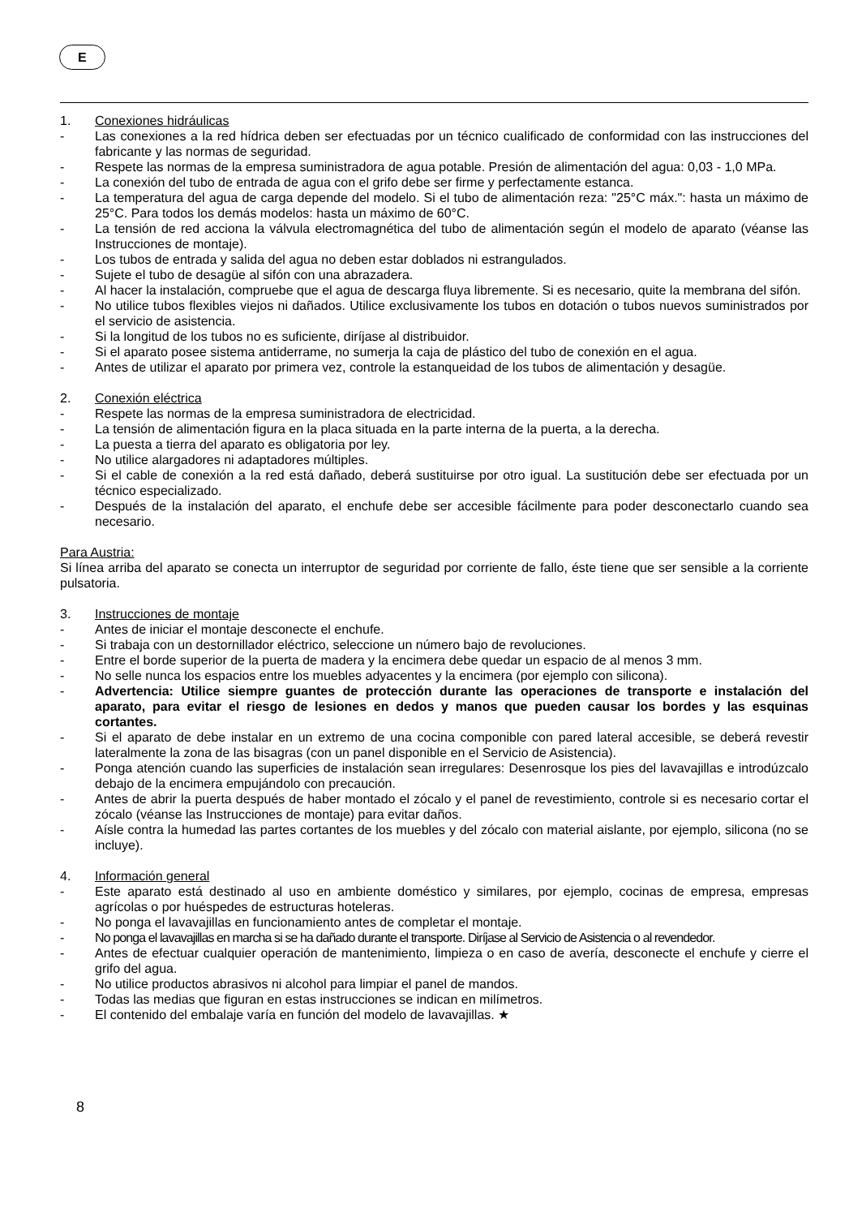E
1. Conexiones hidráulicas
- Las conexiones a la red hídrica deben ser efectuadas por un técnico cualificado de conformidad con las instrucciones del fabricante y las normas de seguridad.
- Respete las normas de la empresa suministradora de agua potable. Presión de alimentación del agua: 0,03 - 1,0 MPa.
- La conexión del tubo de entrada de agua con el grifo debe ser firme y perfectamente estanca.
- La temperatura del agua de carga depende del modelo. Si el tubo de alimentación reza: "25°C máx.": hasta un máximo de 25°C. Para todos los demás modelos: hasta un máximo de 60°C.
- La tensión de red acciona la válvula electromagnética del tubo de alimentación según el modelo de aparato (véanse las Instrucciones de montaje).
- Los tubos de entrada y salida del agua no deben estar doblados ni estrangulados.
- Sujete el tubo de desagüe al sifón con una abrazadera.
- Al hacer la instalación, compruebe que el agua de descarga fluya libremente. Si es necesario, quite la membrana del sifón.
- No utilice tubos flexibles viejos ni dañados. Utilice exclusivamente los tubos en dotación o tubos nuevos suministrados por el servicio de asistencia.
- Si la longitud de los tubos no es suficiente, diríjase al distribuidor.
- Si el aparato posee sistema antiderrame, no sumerja la caja de plástico del tubo de conexión en el agua.
- Antes de utilizar el aparato por primera vez, controle la estanqueidad de los tubos de alimentación y desagüe.
2. Conexión eléctrica
- Respete las normas de la empresa suministradora de electricidad.
- La tensión de alimentación figura en la placa situada en la parte interna de la puerta, a la derecha.
- La puesta a tierra del aparato es obligatoria por ley.
- No utilice alargadores ni adaptadores múltiples.
- Si el cable de conexión a la red está dañado, deberá sustituirse por otro igual. La sustitución debe ser efectuada por un técnico especializado.
- Después de la instalación del aparato, el enchufe debe ser accesible fácilmente para poder desconectarlo cuando sea necesario.
Para Austria:
Si línea arriba del aparato se conecta un interruptor de seguridad por corriente de fallo, éste tiene que ser sensible a la corriente pulsatoria.
3. Instrucciones de montaje
- Antes de iniciar el montaje desconecte el enchufe.
- Si trabaja con un destornillador eléctrico, seleccione un número bajo de revoluciones.
- Entre el borde superior de la puerta de madera y la encimera debe quedar un espacio de al menos 3 mm.
- No selle nunca los espacios entre los muebles adyacentes y la encimera (por ejemplo con silicona).
- Advertencia: Utilice siempre guantes de protección durante las operaciones de transporte e instalación del aparato, para evitar el riesgo de lesiones en dedos y manos que pueden causar los bordes y las esquinas cortantes.
- Si el aparato de debe instalar en un extremo de una cocina componible con pared lateral accesible, se deberá revestir lateralmente la zona de las bisagras (con un panel disponible en el Servicio de Asistencia).
- Ponga atención cuando las superficies de instalación sean irregulares: Desenrosque los pies del lavavajillas e introdúzcalo debajo de la encimera empujándolo con precaución.
- Antes de abrir la puerta después de haber montado el zócalo y el panel de revestimiento, controle si es necesario cortar el zócalo (véanse las Instrucciones de montaje) para evitar daños.
- Aísle contra la humedad las partes cortantes de los muebles y del zócalo con material aislante, por ejemplo, silicona (no se incluye).
4. Información general
- Este aparato está destinado al uso en ambiente doméstico y similares, por ejemplo, cocinas de empresa, empresas agrícolas o por huéspedes de estructuras hoteleras.
- No ponga el lavavajillas en funcionamiento antes de completar el montaje.
- No ponga el lavavajillas en marcha si se ha dañado durante el transporte. Diríjase al Servicio de Asistencia o al revendedor.
- Antes de efectuar cualquier operación de mantenimiento, limpieza o en caso de avería, desconecte el enchufe y cierre el grifo del agua.
- No utilice productos abrasivos ni alcohol para limpiar el panel de mandos.
- Todas las medias que figuran en estas instrucciones se indican en milímetros.
- El contenido del embalaje varía en función del modelo de lavavajillas. ★
8